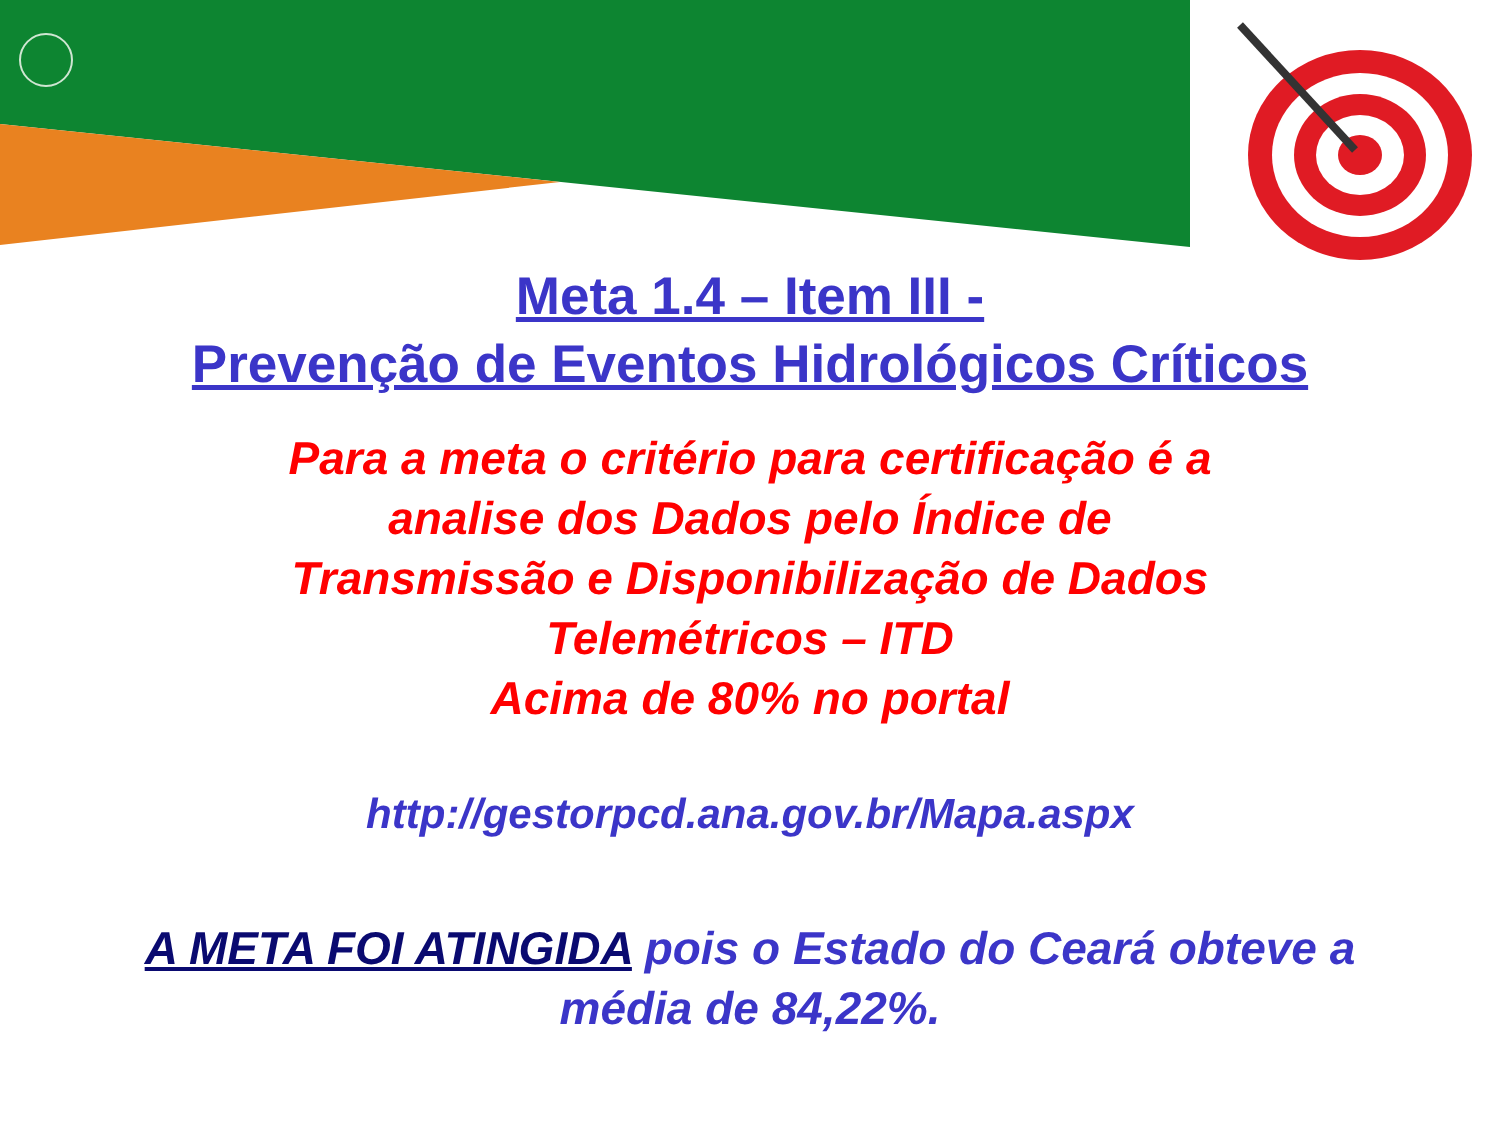Meta 1.4 – Item III -
Prevenção de Eventos Hidrológicos Críticos
Para a meta o critério para certificação é a
analise dos Dados pelo Índice de
Transmissão e Disponibilização de Dados
Telemétricos – ITD
Acima de 80% no portal
http://gestorpcd.ana.gov.br/Mapa.aspx
A META FOI ATINGIDA pois o Estado do Ceará obteve a
média de 84,22%.